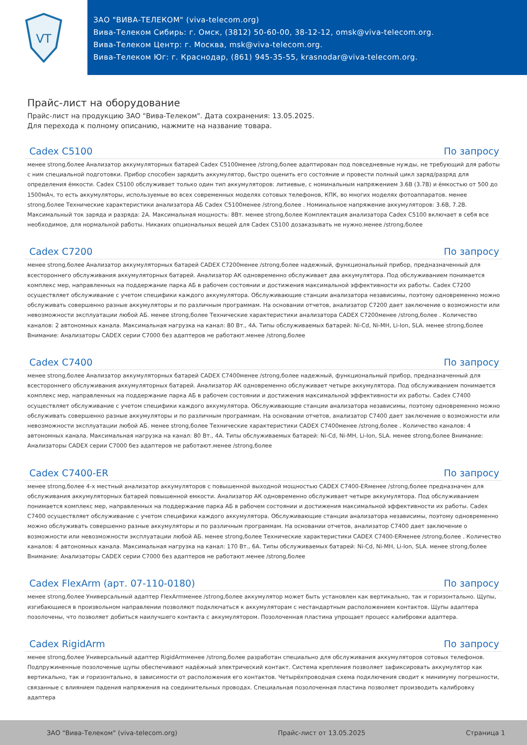VT
ЗАО "ВИВА-ТЕЛЕКОМ" (viva-telecom.org)
Вива-Телеком Сибирь: г. Омск, (3812) 50-60-00, 38-12-12, omsk@viva-telecom.org.
Вива-Телеком Центр: г. Москва, msk@viva-telecom.org.
Вива-Телеком Юг: г. Краснодар, (861) 945-35-55, krasnodar@viva-telecom.org.
Прайс-лист на оборудование
Прайс-лист на продукцию ЗАО "Вива-Телеком". Дата сохранения: 13.05.2025.
Для перехода к полному описанию, нажмите на название товара.
Cadex C5100 По запросу
менее strong,более Анализатор аккумуляторных батарей Cadex C5100менее /strong,более адаптирован под повседневные нужды, не требующий для работы с ним специальной подготовки. Прибор способен зарядить аккумулятор, быстро оценить его состояние и провести полный цикл заряд/разряд для определения ёмкости. Cadex C5100 обслуживает только один тип аккумуляторов: литиевые, с номинальным напряжением 3.6В (3.7В) и ёмкостью от 500 до 1500мАч, то есть аккумуляторы, используемые во всех современных моделях сотовых телефонов, КПК, во многих моделях фотоаппаратов. менее strong,более Технические характеристики анализатора АБ Cadex C5100менее /strong,более . Номинальное напряжение аккумуляторов: 3.6В, 7.2В. Максимальный ток заряда и разряда: 2А. Максимальная мощность: 8Вт. менее strong,более Комплектация анализатора Cadex C5100 включает в себя все необходимое, для нормальной работы. Никаких опциональных вещей для Cadex C5100 дозаказывать не нужно.менее /strong,более
Cadex C7200 По запросу
менее strong,более Анализатор аккумуляторных батарей CADEX C7200менее /strong,более надежный, функциональный прибор, предназначенный для всестороннего обслуживания аккумуляторных батарей. Анализатор АК одновременно обслуживает два аккумулятора. Под обслуживанием понимается комплекс мер, направленных на поддержание парка АБ в рабочем состоянии и достижения максимальной эффективности их работы. Cadex C7200 осуществляет обслуживание с учетом специфики каждого аккумулятора. Обслуживающие станции анализатора независимы, поэтому одновременно можно обслуживать совершенно разные аккумуляторы и по различным программам. На основании отчетов, анализатор C7200 дает заключение о возможности или невозможности эксплуатации любой АБ. менее strong,более Технические характеристики анализатора CADEX C7200менее /strong,более . Количество каналов: 2 автономных канала. Максимальная нагрузка на канал: 80 Вт., 4А. Типы обслуживаемых батарей: Ni-Cd, Ni-MH, Li-Ion, SLA. менее strong,более Внимание: Анализаторы CADEX серии C7000 без адаптеров не работают.менее /strong,более
Cadex C7400 По запросу
менее strong,более Анализатор аккумуляторных батарей CADEX C7400менее /strong,более надежный, функциональный прибор, предназначенный для всестороннего обслуживания аккумуляторных батарей. Анализатор АК одновременно обслуживает четыре аккумулятора. Под обслуживанием понимается комплекс мер, направленных на поддержание парка АБ в рабочем состоянии и достижения максимальной эффективности их работы. Cadex C7400 осуществляет обслуживание с учетом специфики каждого аккумулятора. Обслуживающие станции анализатора независимы, поэтому одновременно можно обслуживать совершенно разные аккумуляторы и по различным программам. На основании отчетов, анализатор C7400 дает заключение о возможности или невозможности эксплуатации любой АБ. менее strong,более Технические характеристики CADEX C7400менее /strong,более . Количество каналов: 4 автономных канала. Максимальная нагрузка на канал: 80 Вт., 4А. Типы обслуживаемых батарей: Ni-Cd, Ni-MH, Li-Ion, SLA. менее strong,более Внимание: Анализаторы CADEX серии C7000 без адаптеров не работают.менее /strong,более
Cadex C7400-ER По запросу
менее strong,более 4-х местный анализатор аккумуляторов с повышенной выходной мощностью CADEX C7400-ERменее /strong,более предназначен для обслуживания аккумуляторных батарей повышенной емкости. Анализатор АК одновременно обслуживает четыре аккумулятора. Под обслуживанием понимается комплекс мер, направленных на поддержание парка АБ в рабочем состоянии и достижения максимальной эффективности их работы. Cadex C7400 осуществляет обслуживание с учетом специфики каждого аккумулятора. Обслуживающие станции анализатора независимы, поэтому одновременно можно обслуживать совершенно разные аккумуляторы и по различным программам. На основании отчетов, анализатор C7400 дает заключение о возможности или невозможности эксплуатации любой АБ. менее strong,более Технические характеристики CADEX C7400-ERменее /strong,более . Количество каналов: 4 автономных канала. Максимальная нагрузка на канал: 170 Вт., 6А. Типы обслуживаемых батарей: Ni-Cd, Ni-MH, Li-Ion, SLA. менее strong,более Внимание: Анализаторы CADEX серии C7000 без адаптеров не работают.менее /strong,более
Cadex FlexArm (арт. 07-110-0180) По запросу
менее strong,более Универсальный адаптер FlexArmменее /strong,более аккумулятор может быть установлен как вертикально, так и горизонтально. Щупы, изгибающиеся в произвольном направлении позволяют подключаться к аккумуляторам с нестандартным расположением контактов. Щупы адаптера позолочены, что позволяет добиться наилучшего контакта с аккумулятором. Позолоченная пластина упрощает процесс калибровки адаптера.
Cadex RigidArm По запросу
менее strong,более Универсальный адаптер RigidArmменее /strong,более разработан специально для обслуживания аккумуляторов сотовых телефонов. Подпружиненные позолоченые щупы обеспечивают надёжный электрический контакт. Система крепления позволяет зафиксировать аккумулятор как вертикально, так и горизонтально, в зависимости от расположения его контактов. Четырёхпроводная схема подключения сводит к минимуму погрешности, связанные с влиянием падения напряжения на соединительных проводах. Специальная позолоченная пластина позволяет производить калибровку адаптера
ЗАО "Вива-Телеком" (viva-telecom.org) Прайс-лист от 13.05.2025 Страница 1